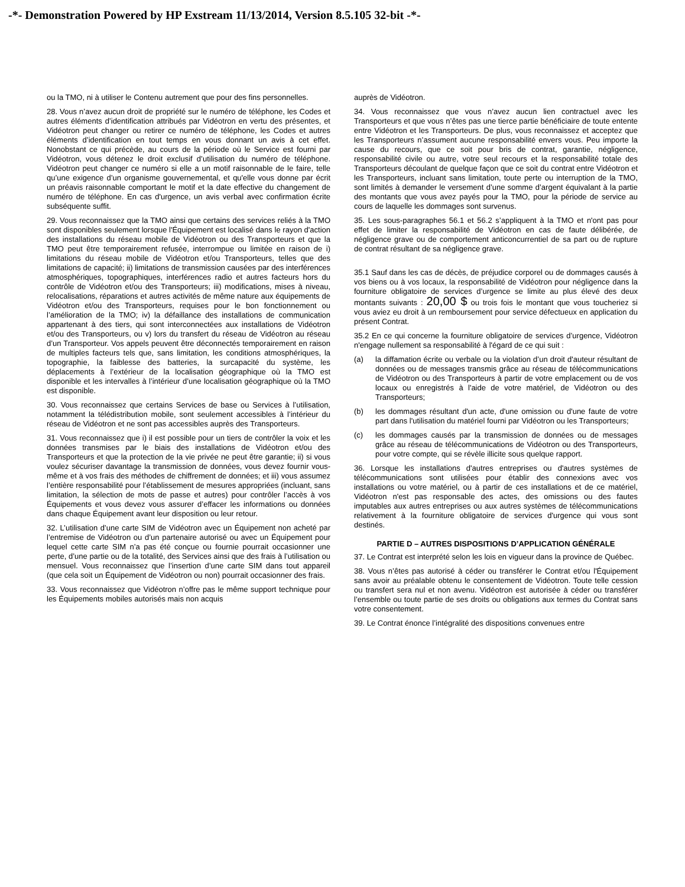-*- Demonstration Powered by HP Exstream 11/13/2014, Version 8.5.105 32-bit -*-
ou la TMO, ni à utiliser le Contenu autrement que pour des fins personnelles.
28. Vous n’avez aucun droit de propriété sur le numéro de téléphone, les Codes et autres éléments d’identification attribués par Vidéotron en vertu des présentes, et Vidéotron peut changer ou retirer ce numéro de téléphone, les Codes et autres éléments d’identification en tout temps en vous donnant un avis à cet effet. Nonobstant ce qui précède, au cours de la période où le Service est fourni par Vidéotron, vous détenez le droit exclusif d’utilisation du numéro de téléphone. Vidéotron peut changer ce numéro si elle a un motif raisonnable de le faire, telle qu’une exigence d’un organisme gouvernemental, et qu'elle vous donne par écrit un préavis raisonnable comportant le motif et la date effective du changement de numéro de téléphone. En cas d'urgence, un avis verbal avec confirmation écrite subséquente suffit.
29. Vous reconnaissez que la TMO ainsi que certains des services reliés à la TMO sont disponibles seulement lorsque l'Équipement est localisé dans le rayon d'action des installations du réseau mobile de Vidéotron ou des Transporteurs et que la TMO peut être temporairement refusée, interrompue ou limitée en raison de i) limitations du réseau mobile de Vidéotron et/ou Transporteurs, telles que des limitations de capacité; ii) limitations de transmission causées par des interférences atmosphériques, topographiques, interférences radio et autres facteurs hors du contrôle de Vidéotron et/ou des Transporteurs; iii) modifications, mises à niveau, relocalisations, réparations et autres activités de même nature aux équipements de Vidéotron et/ou des Transporteurs, requises pour le bon fonctionnement ou l’amélioration de la TMO; iv) la défaillance des installations de communication appartenant à des tiers, qui sont interconnectées aux installations de Vidéotron et/ou des Transporteurs, ou v) lors du transfert du réseau de Vidéotron au réseau d’un Transporteur. Vos appels peuvent être déconnectés temporairement en raison de multiples facteurs tels que, sans limitation, les conditions atmosphériques, la topographie, la faiblesse des batteries, la surcapacité du système, les déplacements à l’extérieur de la localisation géographique où la TMO est disponible et les intervalles à l’intérieur d’une localisation géographique où la TMO est disponible.
30. Vous reconnaissez que certains Services de base ou Services à l’utilisation, notamment la télédistribution mobile, sont seulement accessibles à l’intérieur du réseau de Vidéotron et ne sont pas accessibles auprès des Transporteurs.
31. Vous reconnaissez que i) il est possible pour un tiers de contrôler la voix et les données transmises par le biais des installations de Vidéotron et/ou des Transporteurs et que la protection de la vie privée ne peut être garantie; ii) si vous voulez sécuriser davantage la transmission de données, vous devez fournir vous-même et à vos frais des méthodes de chiffrement de données; et iii) vous assumez l’entière responsabilité pour l’établissement de mesures appropriées (incluant, sans limitation, la sélection de mots de passe et autres) pour contrôler l’accès à vos Équipements et vous devez vous assurer d’effacer les informations ou données dans chaque Équipement avant leur disposition ou leur retour.
32. L’utilisation d’une carte SIM de Vidéotron avec un Équipement non acheté par l’entremise de Vidéotron ou d’un partenaire autorisé ou avec un Équipement pour lequel cette carte SIM n’a pas été conçue ou fournie pourrait occasionner une perte, d’une partie ou de la totalité, des Services ainsi que des frais à l’utilisation ou mensuel. Vous reconnaissez que l’insertion d’une carte SIM dans tout appareil (que cela soit un Équipement de Vidéotron ou non) pourrait occasionner des frais.
33. Vous reconnaissez que Vidéotron n’offre pas le même support technique pour les Équipements mobiles autorisés mais non acquis
auprès de Vidéotron.
34. Vous reconnaissez que vous n’avez aucun lien contractuel avec les Transporteurs et que vous n’êtes pas une tierce partie bénéficiaire de toute entente entre Vidéotron et les Transporteurs. De plus, vous reconnaissez et acceptez que les Transporteurs n’assument aucune responsabilité envers vous. Peu importe la cause du recours, que ce soit pour bris de contrat, garantie, négligence, responsabilité civile ou autre, votre seul recours et la responsabilité totale des Transporteurs découlant de quelque façon que ce soit du contrat entre Vidéotron et les Transporteurs, incluant sans limitation, toute perte ou interruption de la TMO, sont limités à demander le versement d’une somme d’argent équivalant à la partie des montants que vous avez payés pour la TMO, pour la période de service au cours de laquelle les dommages sont survenus.
35. Les sous-paragraphes 56.1 et 56.2 s’appliquent à la TMO et n'ont pas pour effet de limiter la responsabilité de Vidéotron en cas de faute délibérée, de négligence grave ou de comportement anticoncurrentiel de sa part ou de rupture de contrat résultant de sa négligence grave.
35.1 Sauf dans les cas de décès, de préjudice corporel ou de dommages causés à vos biens ou à vos locaux, la responsabilité de Vidéotron pour négligence dans la fourniture obligatoire de services d’urgence se limite au plus élevé des deux montants suivants : 20,00 $ ou trois fois le montant que vous toucheriez si vous aviez eu droit à un remboursement pour service défectueux en application du présent Contrat.
35.2 En ce qui concerne la fourniture obligatoire de services d’urgence, Vidéotron n'engage nullement sa responsabilité à l'égard de ce qui suit :
(a) la diffamation écrite ou verbale ou la violation d’un droit d'auteur résultant de données ou de messages transmis grâce au réseau de télécommunications de Vidéotron ou des Transporteurs à partir de votre emplacement ou de vos locaux ou enregistrés à l'aide de votre matériel, de Vidéotron ou des Transporteurs;
(b) les dommages résultant d'un acte, d'une omission ou d'une faute de votre part dans l'utilisation du matériel fourni par Vidéotron ou les Transporteurs;
(c) les dommages causés par la transmission de données ou de messages grâce au réseau de télécommunications de Vidéotron ou des Transporteurs, pour votre compte, qui se révèle illicite sous quelque rapport.
36. Lorsque les installations d'autres entreprises ou d'autres systèmes de télécommunications sont utilisées pour établir des connexions avec vos installations ou votre matériel, ou à partir de ces installations et de ce matériel, Vidéotron n'est pas responsable des actes, des omissions ou des fautes imputables aux autres entreprises ou aux autres systèmes de télécommunications relativement à la fourniture obligatoire de services d'urgence qui vous sont destinés.
PARTIE D – AUTRES DISPOSITIONS D’APPLICATION GÉNÉRALE
37. Le Contrat est interprété selon les lois en vigueur dans la province de Québec.
38. Vous n’êtes pas autorisé à céder ou transférer le Contrat et/ou l'Équipement sans avoir au préalable obtenu le consentement de Vidéotron. Toute telle cession ou transfert sera nul et non avenu. Vidéotron est autorisée à céder ou transférer l’ensemble ou toute partie de ses droits ou obligations aux termes du Contrat sans votre consentement.
39. Le Contrat énonce l’intégralité des dispositions convenues entre